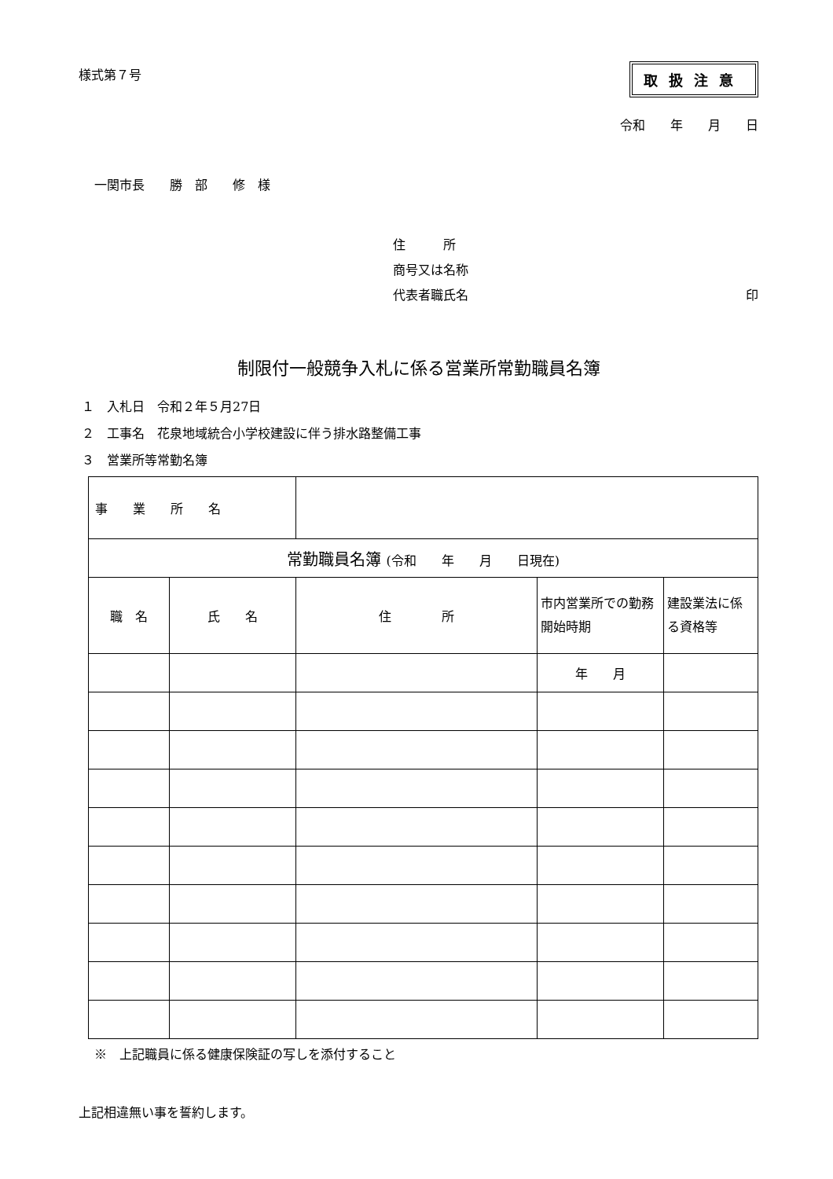様式第７号 取扱注意
令和　　年　　月　　日
一関市長　　勝　部　　修　様
住　　　所
商号又は名称
代表者職氏名 印
制限付一般競争入札に係る営業所常勤職員名簿
１　入札日　令和２年５月27日
２　工事名　花泉地域統合小学校建設に伴う排水路整備工事
３　営業所等常勤名簿
| 事 業 所 名 | | | | |
| 常勤職員名簿 (令和 年 月 日現在) | | | | |
| 職 名 | 氏 名 | 住 所 | 市内営業所での勤務開始時期 | 建設業法に係る資格等 |
| | | | 年 月 | |
※　上記職員に係る健康保険証の写しを添付すること
上記相違無い事を誓約します。